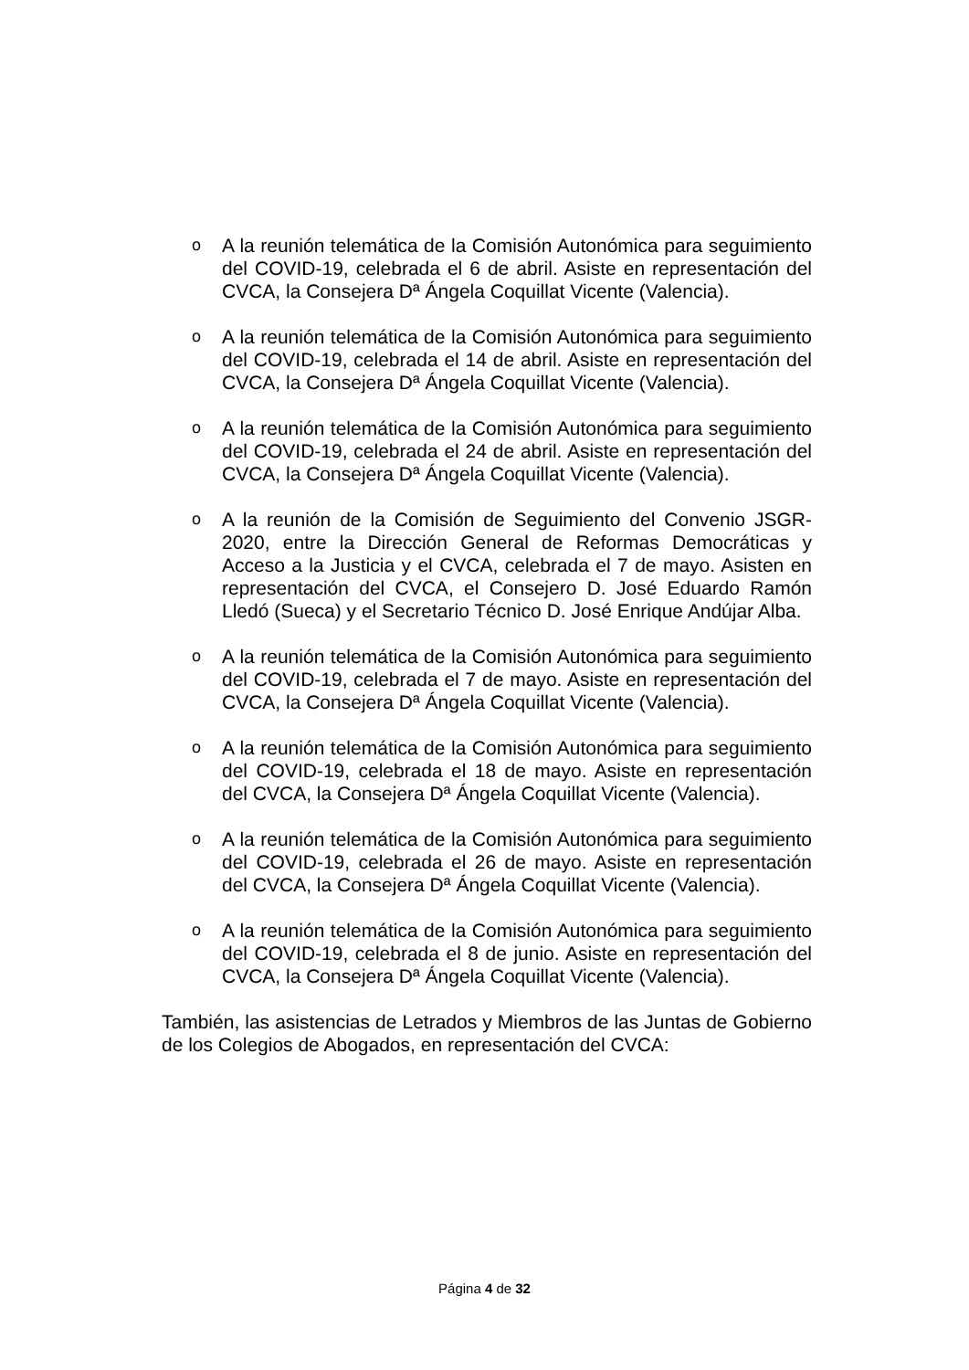o
A la reunión telemática de la Comisión Autonómica para seguimiento del COVID-19, celebrada el 6 de abril. Asiste en representación del CVCA, la Consejera Dª Ángela Coquillat Vicente (Valencia).
o
A la reunión telemática de la Comisión Autonómica para seguimiento del COVID-19, celebrada el 14 de abril. Asiste en representación del CVCA, la Consejera Dª Ángela Coquillat Vicente (Valencia).
o
A la reunión telemática de la Comisión Autonómica para seguimiento del COVID-19, celebrada el 24 de abril. Asiste en representación del CVCA, la Consejera Dª Ángela Coquillat Vicente (Valencia).
o
A la reunión de la Comisión de Seguimiento del Convenio JSGR-2020, entre la Dirección General de Reformas Democráticas y Acceso a la Justicia y el CVCA, celebrada el 7 de mayo. Asisten en representación del CVCA, el Consejero D. José Eduardo Ramón Lledó (Sueca) y el Secretario Técnico D. José Enrique Andújar Alba.
o
A la reunión telemática de la Comisión Autonómica para seguimiento del COVID-19, celebrada el 7 de mayo. Asiste en representación del CVCA, la Consejera Dª Ángela Coquillat Vicente (Valencia).
o
A la reunión telemática de la Comisión Autonómica para seguimiento del COVID-19, celebrada el 18 de mayo. Asiste en representación del CVCA, la Consejera Dª Ángela Coquillat Vicente (Valencia).
o
A la reunión telemática de la Comisión Autonómica para seguimiento del COVID-19, celebrada el 26 de mayo. Asiste en representación del CVCA, la Consejera Dª Ángela Coquillat Vicente (Valencia).
o
A la reunión telemática de la Comisión Autonómica para seguimiento del COVID-19, celebrada el 8 de junio. Asiste en representación del CVCA, la Consejera Dª Ángela Coquillat Vicente (Valencia).
También, las asistencias de Letrados y Miembros de las Juntas de Gobierno de los Colegios de Abogados, en representación del CVCA:
Página 4 de 32